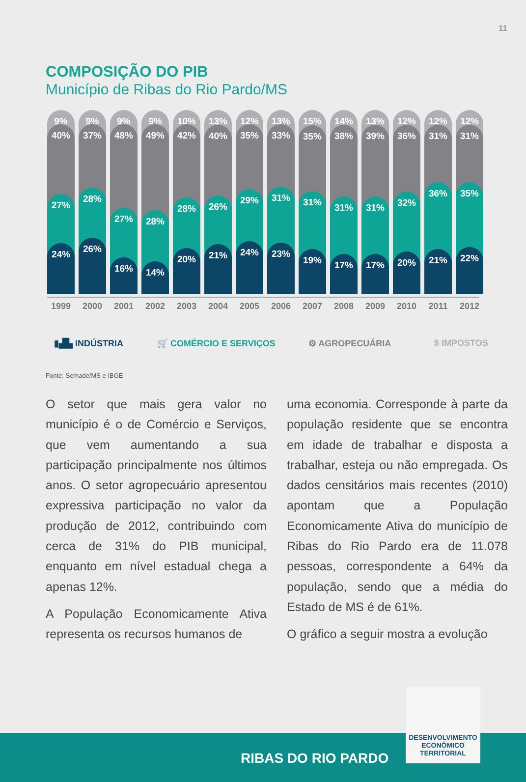11
COMPOSIÇÃO DO PIB
Município de Ribas do Rio Pardo/MS
9%
40%
27%
24%
9%
37%
28%
26%
9%
48%
27%
16%
9%
49%
28%
14%
10%
42%
28%
20%
13%
40%
26%
21%
12%
35%
29%
24%
13%
33%
31%
23%
15%
35%
31%
19%
14%
38%
31%
17%
13%
39%
31%
17%
12%
36%
32%
20%
12%
31%
36%
21%
12%
31%
35%
22%
1999 2000 2001 2002 2003 2004 2005 2006 2007 2008 2009 2010 2011 2012
▮▟▙ INDÚSTRIA 🛒 COMÉRCIO E SERVIÇOS ⚙ AGROPECUÁRIA $ IMPOSTOS
Fonte: Semade/MS e IBGE
O setor que mais gera valor no município é o de Comércio e Serviços, que vem aumentando a sua participação principalmente nos últimos anos. O setor agropecuário apresentou expressiva participação no valor da produção de 2012, contribuindo com cerca de 31% do PIB municipal, enquanto em nível estadual chega a apenas 12%.
A População Economicamente Ativa representa os recursos humanos de
uma economia. Corresponde à parte da população residente que se encontra em idade de trabalhar e disposta a trabalhar, esteja ou não empregada. Os dados censitários mais recentes (2010) apontam que a População Economicamente Ativa do município de Ribas do Rio Pardo era de 11.078 pessoas, correspondente a 64% da população, sendo que a média do Estado de MS é de 61%.
O gráfico a seguir mostra a evolução
RIBAS DO RIO PARDO
DESENVOLVIMENTO
ECONÔMICO
TERRITORIAL